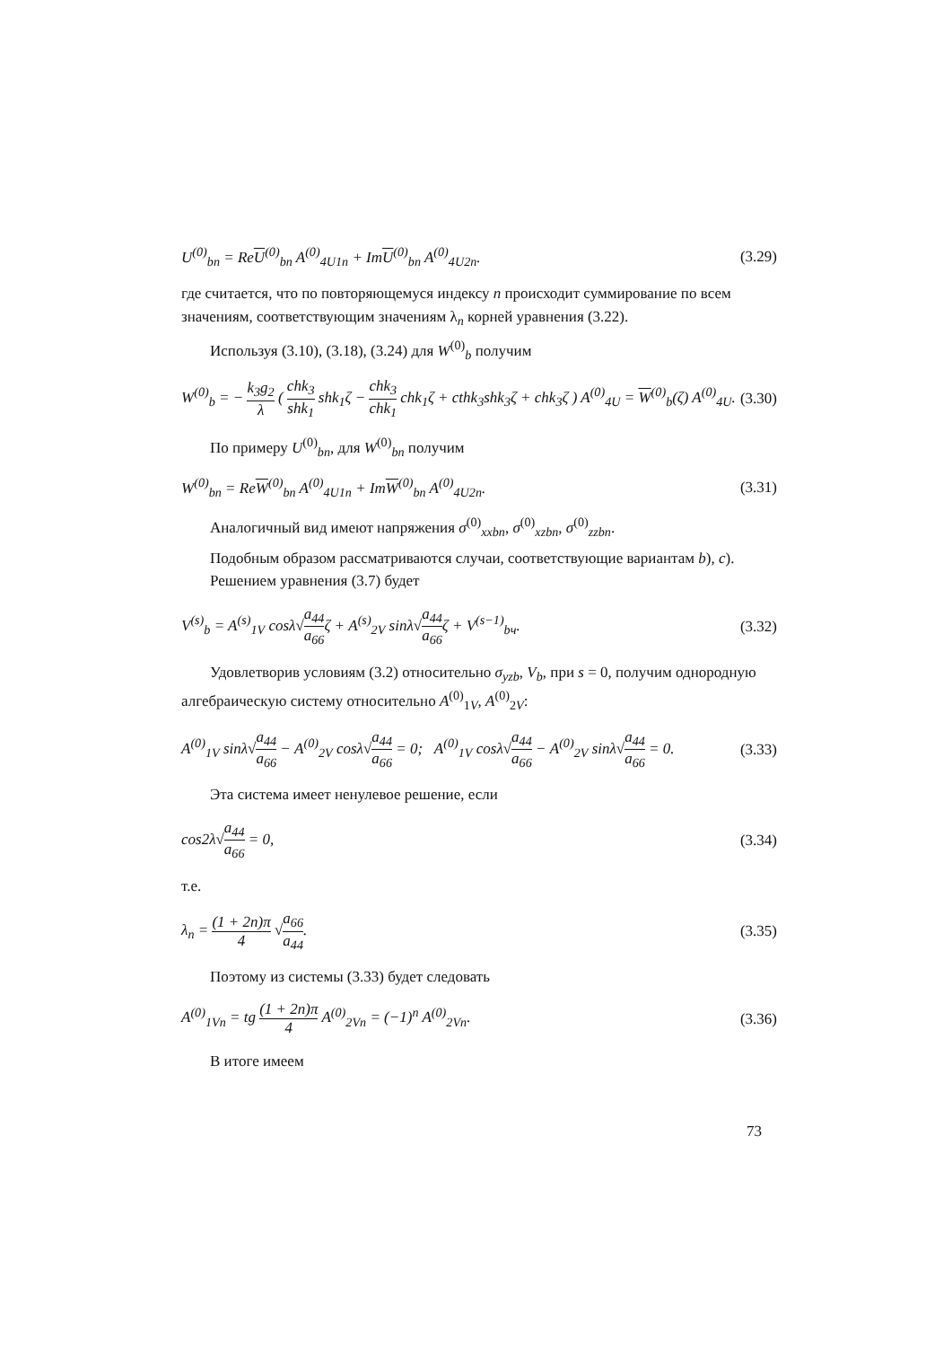U<sup>(0)</sup><sub>bn</sub> = ReU<sup>(0)</sup><sub>bn</sub> A<sup>(0)</sup><sub>4U1n</sub> + ImU<sup>(0)</sup><sub>bn</sub> A<sup>(0)</sup><sub>4U2n</sub>. (3.29)
где считается, что по повторяющемуся индексу n происходит суммирование по всем значениям, соответствующим значениям λ<sub>n</sub> корней уравнения (3.22).
Используя (3.10), (3.18), (3.24) для W<sup>(0)</sup><sub>b</sub> получим
W<sup>(0)</sup><sub>b</sub> = − k<sub>3</sub>g<sub>2</sub> λ ( chk<sub>3</sub> shk<sub>1</sub> shk<sub>1</sub>ζ − chk<sub>3</sub> chk<sub>1</sub> chk<sub>1</sub>ζ + cthk<sub>3</sub>shk<sub>3</sub>ζ + chk<sub>3</sub>ζ ) A<sup>(0)</sup><sub>4U</sub> = W<sup>(0)</sup><sub>b</sub>(ζ) A<sup>(0)</sup><sub>4U</sub>. (3.30)
По примеру U<sup>(0)</sup><sub>bn</sub>, для W<sup>(0)</sup><sub>bn</sub> получим
W<sup>(0)</sup><sub>bn</sub> = ReW<sup>(0)</sup><sub>bn</sub> A<sup>(0)</sup><sub>4U1n</sub> + ImW<sup>(0)</sup><sub>bn</sub> A<sup>(0)</sup><sub>4U2n</sub>. (3.31)
Аналогичный вид имеют напряжения σ<sup>(0)</sup><sub>xxbn</sub>, σ<sup>(0)</sup><sub>xzbn</sub>, σ<sup>(0)</sup><sub>zzbn</sub>.
Подобным образом рассматриваются случаи, соответствующие вариантам b), c).
Решением уравнения (3.7) будет
V<sup>(s)</sup><sub>b</sub> = A<sup>(s)</sup><sub>1V</sub> cosλ√a<sub>44</sub> a<sub>66</sub>ζ + A<sup>(s)</sup><sub>2V</sub> sinλ√a<sub>44</sub> a<sub>66</sub>ζ + V<sup>(s−1)</sup><sub>bч</sub>. (3.32)
Удовлетворив условиям (3.2) относительно σ<sub>yzb</sub>, V<sub>b</sub>, при s = 0, получим однородную алгебраическую систему относительно A<sup>(0)</sup><sub>1V</sub>, A<sup>(0)</sup><sub>2V</sub>:
A<sup>(0)</sup><sub>1V</sub> sinλ√a<sub>44</sub> a<sub>66</sub> − A<sup>(0)</sup><sub>2V</sub> cosλ√a<sub>44</sub> a<sub>66</sub> = 0; A<sup>(0)</sup><sub>1V</sub> cosλ√a<sub>44</sub> a<sub>66</sub> − A<sup>(0)</sup><sub>2V</sub> sinλ√a<sub>44</sub> a<sub>66</sub> = 0. (3.33)
Эта система имеет ненулевое решение, если
cos2λ√a<sub>44</sub> a<sub>66</sub> = 0, (3.34)
т.е.
λ<sub>n</sub> = (1 + 2n)π 4 √a<sub>66</sub> a<sub>44</sub>. (3.35)
Поэтому из системы (3.33) будет следовать
A<sup>(0)</sup><sub>1Vn</sub> = tg (1 + 2n)π 4 A<sup>(0)</sup><sub>2Vn</sub> = (−1)<sup>n</sup> A<sup>(0)</sup><sub>2Vn</sub>. (3.36)
В итоге имеем
73